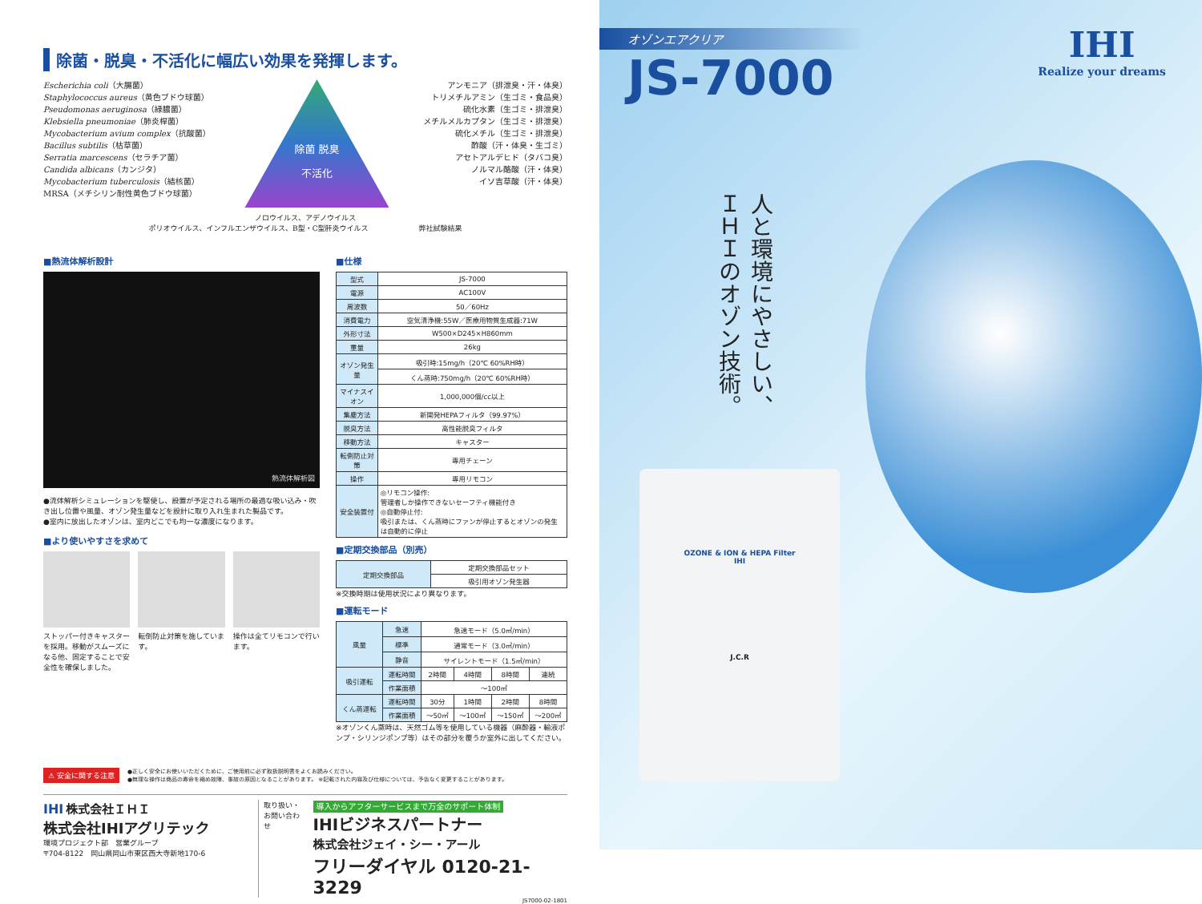除菌・脱臭・不活化に幅広い効果を発揮します。
Escherichia coli（大腸菌）
Staphylococcus aureus（黄色ブドウ球菌）
Pseudomonas aeruginosa（緑膿菌）
Klebsiella pneumoniae（肺炎桿菌）
Mycobacterium avium complex（抗酸菌）
Bacillus subtilis（枯草菌）
Serratia marcescens（セラチア菌）
Candida albicans（カンジタ）
Mycobacterium tuberculosis（結核菌）
MRSA（メチシリン耐性黄色ブドウ球菌）
除菌 脱臭
不活化
アンモニア（排泄臭・汗・体臭）
トリメチルアミン（生ゴミ・食品臭）
硫化水素（生ゴミ・排泄臭）
メチルメルカプタン（生ゴミ・排泄臭）
硫化メチル（生ゴミ・排泄臭）
酢酸（汗・体臭・生ゴミ）
アセトアルデヒド（タバコ臭）
ノルマル酪酸（汗・体臭）
イソ吉草酸（汗・体臭）
ノロウイルス、アデノウイルス
ポリオウイルス、インフルエンザウイルス、B型・C型肝炎ウイルス　　　　　　　弊社試験結果
■熱流体解析設計
熱流体解析図
●流体解析シミュレーションを駆使し、設置が予定される場所の最適な吸い込み・吹き出し位置や風量、オゾン発生量などを設計に取り入れ生まれた製品です。
●室内に放出したオゾンは、室内どこでも均一な濃度になります。
■より使いやすさを求めて
ストッパー付きキャスターを採用。移動がスムーズになる他、固定することで安全性を確保しました。
転倒防止対策を施しています。 操作は全てリモコンで行います。
■仕様
| 型式 | JS-7000 |
| 電源 | AC100V |
| 周波数 | 50／60Hz |
| 消費電力 | 空気清浄機:55W／医療用物質生成器:71W |
| 外形寸法 | W500×D245×H860mm |
| 重量 | 26kg |
| オゾン発生量 | 吸引時:15mg/h（20℃ 60%RH時） |
| | くん蒸時:750mg/h（20℃ 60%RH時） |
| マイナスイオン | 1,000,000個/cc以上 |
| 集塵方法 | 新開発HEPAフィルタ（99.97%） |
| 脱臭方法 | 高性能脱臭フィルタ |
| 移動方法 | キャスター |
| 転倒防止対策 | 専用チェーン |
| 操作 | 専用リモコン |
| 安全装置付 | ◎リモコン操作: 管理者しか操作できないセーフティ機能付き ◎自動停止付: 吸引または、くん蒸時にファンが停止するとオゾンの発生は自動的に停止 |
■定期交換部品（別売）
| 定期交換部品 | 定期交換部品セット |
| | 吸引用オゾン発生器 |
※交換時期は使用状況により異なります。
■運転モード
| 風量 | 急速 | 急速モード（5.0㎥/min） | | | |
| | 標準 | 通常モード（3.0㎥/min） | | | |
| | 静音 | サイレントモード（1.5㎥/min） | | | |
| 吸引運転 | 運転時間 | 2時間 | 4時間 | 8時間 | 連続 |
| | 作業面積 | ～100㎡ | | | |
| くん蒸運転 | 運転時間 | 30分 | 1時間 | 2時間 | 8時間 |
| | 作業面積 | ～50㎡ | ～100㎡ | ～150㎡ | ～200㎡ |
※オゾンくん蒸時は、天然ゴム等を使用している機器（麻酔器・輸液ポンプ・シリンジポンプ等）はその部分を覆うか室外に出してください。
⚠ 安全に関する注意 ●正しく安全にお使いいただくために、ご使用前に必ず取扱説明書をよくお読みください。
●無理な操作は商品の寿命を縮め故障、事故の原因となることがあります。 ※記載された内容及び仕様については、予告なく変更することがあります。
IHI 株式会社ＩＨＩ
株式会社IHIアグリテック
環境プロジェクト部　営業グループ
〒704-8122　岡山県岡山市東区西大寺新地170-6
取り扱い・
お問い合わせ
導入からアフターサービスまで万全のサポート体制
IHIビジネスパートナー
株式会社ジェイ・シー・アール
フリーダイヤル 0120-21-3229
JS7000-02-1801
オゾンエアクリア
JS-7000
IHI
Realize your dreams
人と環境にやさしい、
ＩＨＩのオゾン技術。
OZONE & ION & HEPA Filter
IHI
J.C.R